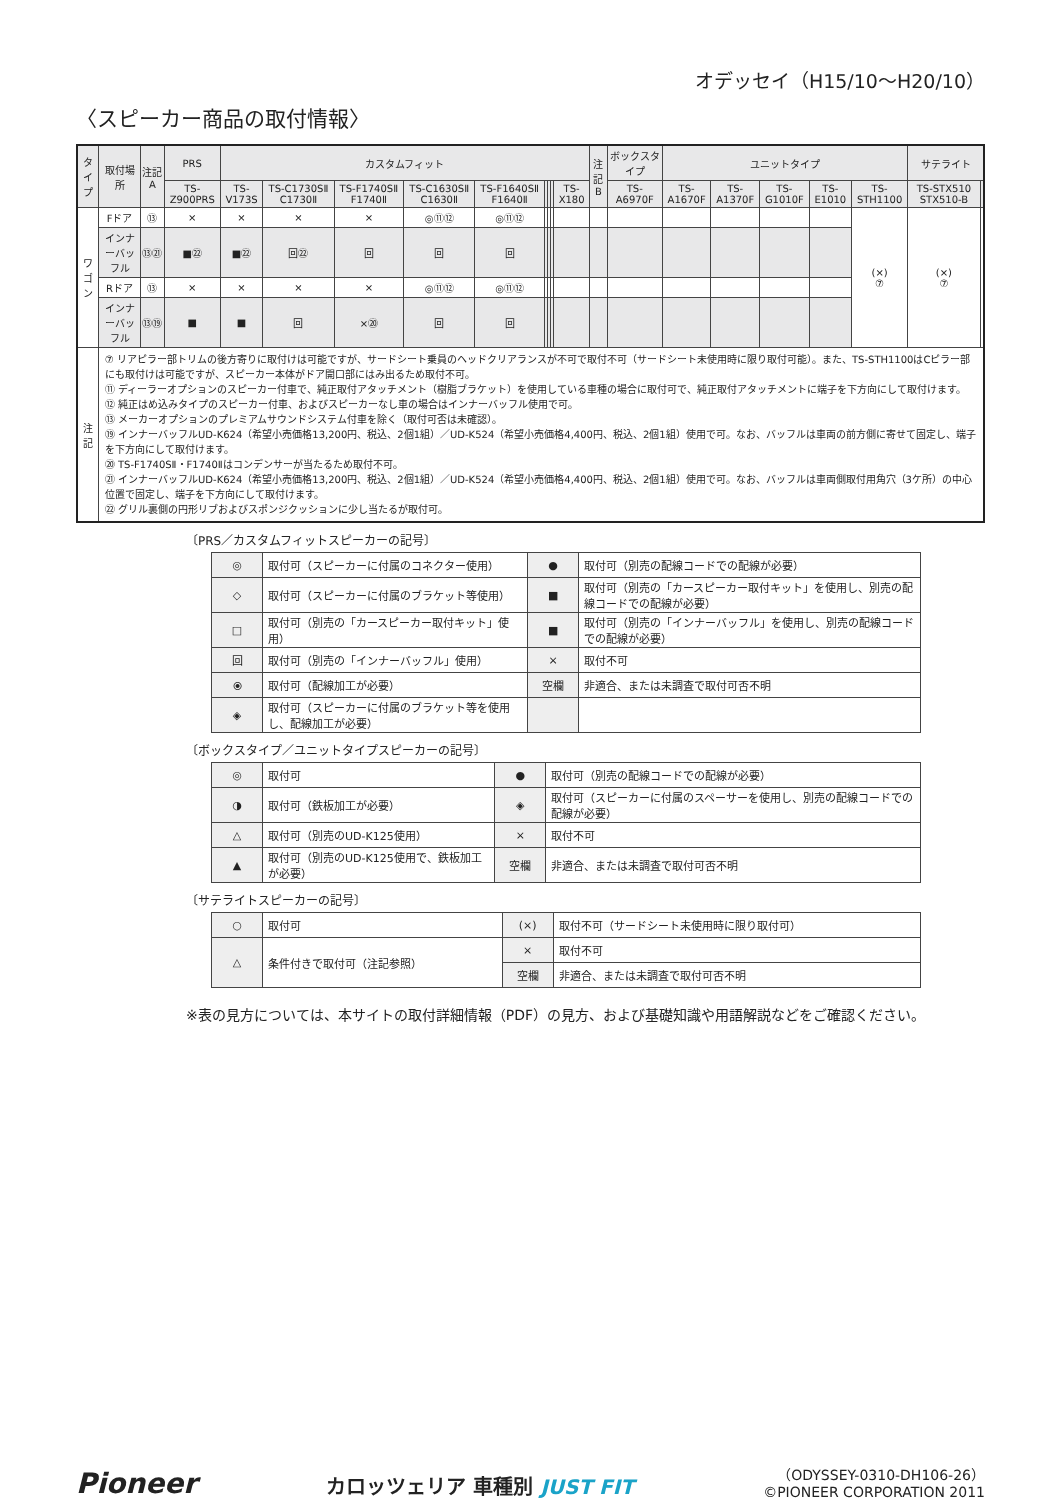オデッセイ（H15/10〜H20/10）
〈スピーカー商品の取付情報〉
| タイプ | 取付場所 | 注記 A | PRS | カスタムフィット | | | | | | | | | 注記 B | ボックスタイプ | ユニットタイプ | | | | | サテライト | |
| --- | --- | --- | --- | --- | --- | --- | --- | --- | --- | --- | --- | --- | --- | --- | --- | --- | --- | --- | --- | --- | --- |
| | | | TS-Z900PRS | TS-V173S | TS-C1730SⅡ C1730Ⅱ | TS-F1740SⅡ F1740Ⅱ | TS-C1630SⅡ C1630Ⅱ | TS-F1640SⅡ F1640Ⅱ | | | | TS-X180 | | TS-A6970F | TS-A1670F | TS-A1370F | TS-G1010F | TS-E1010 | TS-STH1100 | TS-STX510 STX510-B | |
| ワゴン | Fドア | ⑬ | × | × | × | × | ◎⑪⑫ | ◎⑪⑫ | | | | | | | | | | | (×) ⑦ | (×) ⑦ | |
| | インナーバッフル | ⑬㉑ | ■㉒ | ■㉒ | 回㉒ | 回 | 回 | 回 | | | | | | | | | | | | | |
| | Rドア | ⑬ | × | × | × | × | ◎⑪⑫ | ◎⑪⑫ | | | | | | | | | | | | | |
| | インナーバッフル | ⑬⑲ | ■ | ■ | 回 | ×⑳ | 回 | 回 | | | | | | | | | | | | | |
| 注記 | ⑦ リアピラー部トリムの後方寄りに取付けは可能ですが、サードシート乗員のヘッドクリアランスが不可で取付不可（サードシート未使用時に限り取付可能）。また、TS-STH1100はCピラー部にも取付けは可能ですが、スピーカー本体がドア開口部にはみ出るため取付不可。 ⑪ ディーラーオプションのスピーカー付車で、純正取付アタッチメント（樹脂ブラケット）を使用している車種の場合に取付可で、純正取付アタッチメントに端子を下方向にして取付けます。 ⑫ 純正はめ込みタイプのスピーカー付車、およびスピーカーなし車の場合はインナーバッフル使用で可。 ⑬ メーカーオプションのプレミアムサウンドシステム付車を除く（取付可否は未確認）。 ⑲ インナーバッフルUD-K624（希望小売価格13,200円、税込、2個1組）／UD-K524（希望小売価格4,400円、税込、2個1組）使用で可。なお、バッフルは車両の前方側に寄せて固定し、端子を下方向にして取付けます。 ⑳ TS-F1740SⅡ・F1740Ⅱはコンデンサーが当たるため取付不可。 ㉑ インナーバッフルUD-K624（希望小売価格13,200円、税込、2個1組）／UD-K524（希望小売価格4,400円、税込、2個1組）使用で可。なお、バッフルは車両側取付用角穴（3ケ所）の中心位置で固定し、端子を下方向にして取付けます。 ㉒ グリル裏側の円形リブおよびスポンジクッションに少し当たるが取付可。 | | | | | | | | | | | | | | | | | | | | |
〔PRS／カスタムフィットスピーカーの記号〕
| ◎ | 取付可（スピーカーに付属のコネクター使用） | ● | 取付可（別売の配線コードでの配線が必要） |
| ◇ | 取付可（スピーカーに付属のブラケット等使用） | ■ | 取付可（別売の「カースピーカー取付キット」を使用し、別売の配線コードでの配線が必要） |
| □ | 取付可（別売の「カースピーカー取付キット」使用） | ■ | 取付可（別売の「インナーバッフル」を使用し、別売の配線コードでの配線が必要） |
| 回 | 取付可（別売の「インナーバッフル」使用） | × | 取付不可 |
| ⦿ | 取付可（配線加工が必要） | 空欄 | 非適合、または未調査で取付可否不明 |
| ◈ | 取付可（スピーカーに付属のブラケット等を使用し、配線加工が必要） | | |
〔ボックスタイプ／ユニットタイプスピーカーの記号〕
| ◎ | 取付可 | ● | 取付可（別売の配線コードでの配線が必要） |
| ◑ | 取付可（鉄板加工が必要） | ◈ | 取付可（スピーカーに付属のスペーサーを使用し、別売の配線コードでの配線が必要） |
| △ | 取付可（別売のUD-K125使用） | × | 取付不可 |
| ▲ | 取付可（別売のUD-K125使用で、鉄板加工が必要） | 空欄 | 非適合、または未調査で取付可否不明 |
〔サテライトスピーカーの記号〕
| ○ | 取付可 | (×) | 取付不可（サードシート未使用時に限り取付可） |
| | | × | 取付不可 |
| △ | 条件付きで取付可（注記参照） | | |
| | | 空欄 | 非適合、または未調査で取付可否不明 |
※表の見方については、本サイトの取付詳細情報（PDF）の見方、および基礎知識や用語解説などをご確認ください。
Pioneer
カロッツェリア 車種別 JUST FIT
（ODYSSEY-0310-DH106-26）
©PIONEER CORPORATION 2011